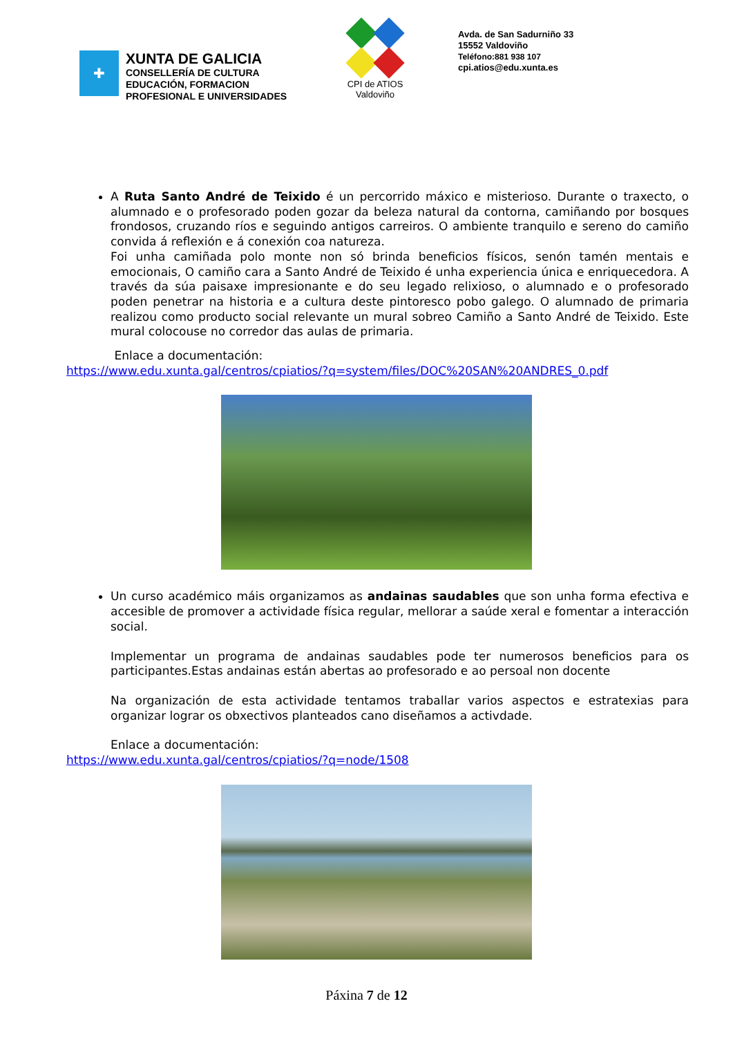✚
XUNTA DE GALICIA
CONSELLERÍA DE CULTURA
EDUCACIÓN, FORMACION
PROFESIONAL E UNIVERSIDADES
CPI de ATIOS
Valdoviño
Avda. de San Sadurniño 33
15552 Valdoviño
Teléfono:881 938 107
cpi.atios@edu.xunta.es
A Ruta Santo André de Teixido é un percorrido máxico e misterioso. Durante o traxecto, o alumnado e o profesorado poden gozar da beleza natural da contorna, camiñando por bosques frondosos, cruzando ríos e seguindo antigos carreiros. O ambiente tranquilo e sereno do camiño convida á reflexión e á conexión coa natureza.
Foi unha camiñada polo monte non só brinda beneficios físicos, senón tamén mentais e emocionais, O camiño cara a Santo André de Teixido é unha experiencia única e enriquecedora. A través da súa paisaxe impresionante e do seu legado relixioso, o alumnado e o profesorado poden penetrar na historia e a cultura deste pintoresco pobo galego. O alumnado de primaria realizou como producto social relevante un mural sobreo Camiño a Santo André de Teixido. Este mural colocouse no corredor das aulas de primaria.
Enlace a documentación:
https://www.edu.xunta.gal/centros/cpiatios/?q=system/files/DOC%20SAN%20ANDRES_0.pdf
Un curso académico máis organizamos as andainas saudables que son unha forma efectiva e accesible de promover a actividade física regular, mellorar a saúde xeral e fomentar a interacción social.
Implementar un programa de andainas saudables pode ter numerosos beneficios para os participantes.Estas andainas están abertas ao profesorado e ao persoal non docente
Na organización de esta actividade tentamos traballar varios aspectos e estratexias para organizar lograr os obxectivos planteados cano diseñamos a activdade.
Enlace a documentación:
https://www.edu.xunta.gal/centros/cpiatios/?q=node/1508
Páxina 7 de 12